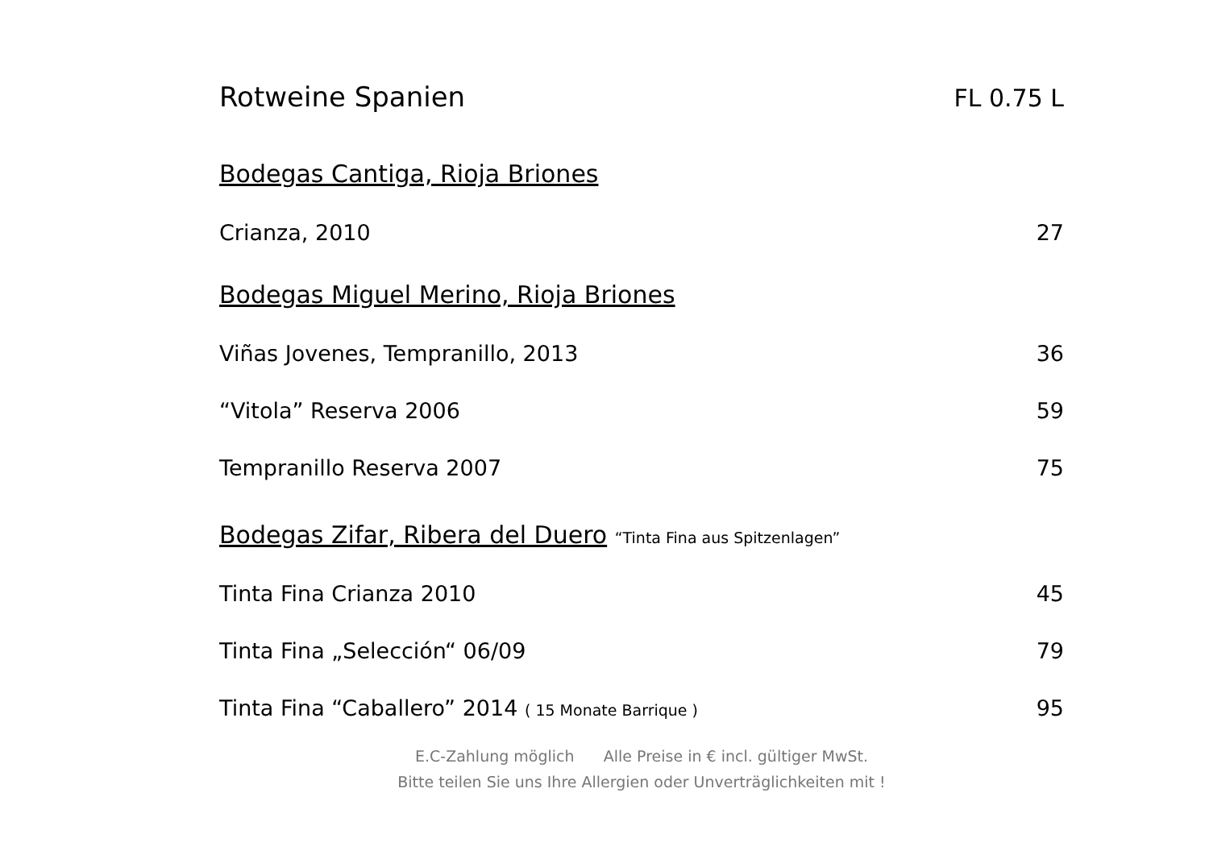Rotweine Spanien FL 0.75 L
Bodegas Cantiga, Rioja Briones
Crianza, 2010 27
Bodegas Miguel Merino, Rioja Briones
Viñas Jovenes, Tempranillo, 2013 36
“Vitola” Reserva 2006 59
Tempranillo Reserva 2007 75
Bodegas Zifar, Ribera del Duero “Tinta Fina aus Spitzenlagen”
Tinta Fina Crianza 2010 45
Tinta Fina „Selección“ 06/09 79
Tinta Fina “Caballero” 2014 ( 15 Monate Barrique ) 95
E.C-Zahlung möglich Alle Preise in € incl. gültiger MwSt.
Bitte teilen Sie uns Ihre Allergien oder Unverträglichkeiten mit !